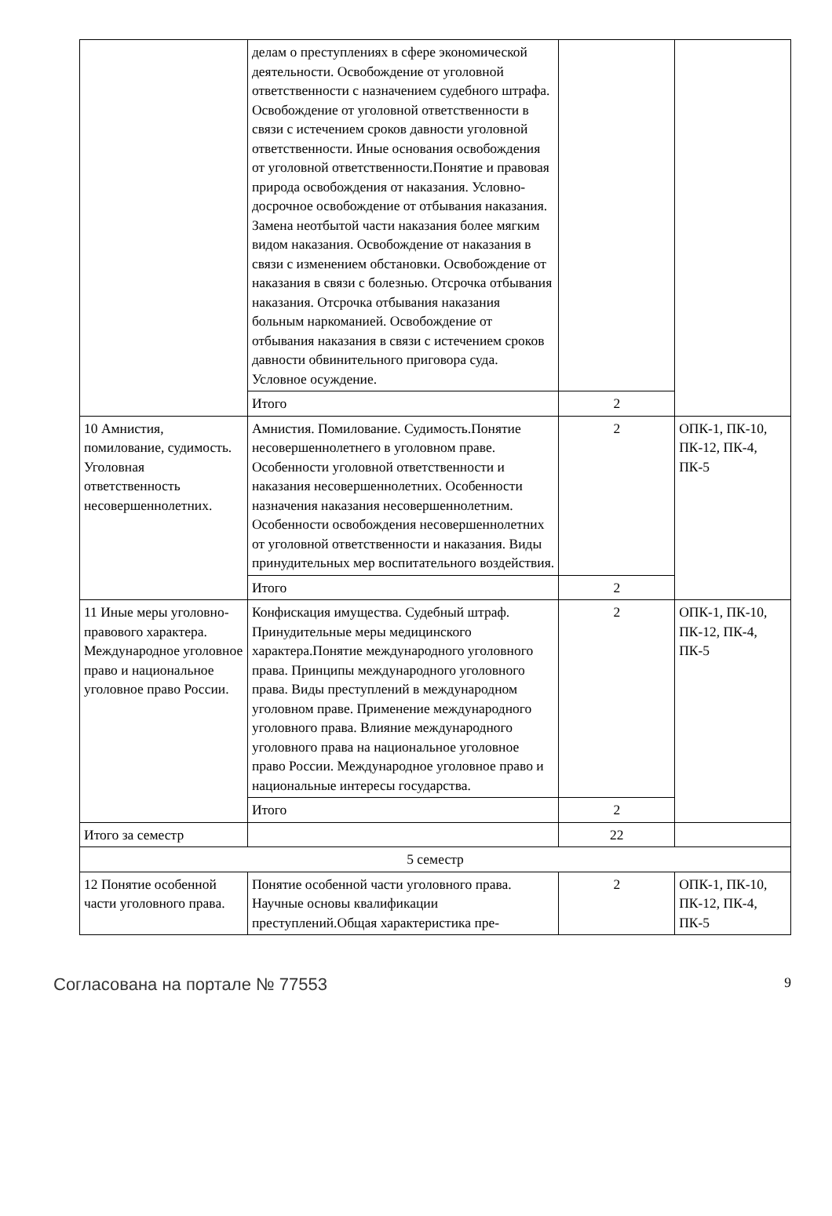| | делам о преступлениях в сфере экономической деятельности. Освобождение от уголовной ответственности с назначением судебного штрафа. Освобождение от уголовной ответственности в связи с истечением сроков давности уголовной ответственности. Иные основания освобождения от уголовной ответственности.Понятие и правовая природа освобождения от наказания. Условно-досрочное освобождение от отбывания наказания. Замена неотбытой части наказания более мягким видом наказания. Освобождение от наказания в связи с изменением обстановки. Освобождение от наказания в связи с болезнью. Отсрочка отбывания наказания. Отсрочка отбывания наказания больным наркоманией. Освобождение от отбывания наказания в связи с истечением сроков давности обвинительного приговора суда. Условное осуждение. | | |
| | Итого | 2 | |
| 10 Амнистия, помилование, судимость. Уголовная ответственность несовершеннолетних. | Амнистия. Помилование. Судимость.Понятие несовершеннолетнего в уголовном праве. Особенности уголовной ответственности и наказания несовершеннолетних. Особенности назначения наказания несовершеннолетним. Особенности освобождения несовершеннолетних от уголовной ответственности и наказания. Виды принудительных мер воспитательного воздействия. | 2 | ОПК-1, ПК-10, ПК-12, ПК-4, ПК-5 |
| | Итого | 2 | |
| 11 Иные меры уголовно-правового характера. Международное уголовное право и национальное уголовное право России. | Конфискация имущества. Судебный штраф. Принудительные меры медицинского характера.Понятие международного уголовного права. Принципы международного уголовного права. Виды преступлений в международном уголовном праве. Применение международного уголовного права. Влияние международного уголовного права на национальное уголовное право России. Международное уголовное право и национальные интересы государства. | 2 | ОПК-1, ПК-10, ПК-12, ПК-4, ПК-5 |
| | Итого | 2 | |
| Итого за семестр | | 22 | |
| 5 семестр | | | |
| 12 Понятие особенной части уголовного права. | Понятие особенной части уголовного права. Научные основы квалификации преступлений.Общая характеристика пре- | 2 | ОПК-1, ПК-10, ПК-12, ПК-4, ПК-5 |
Согласована на портале № 77553 9